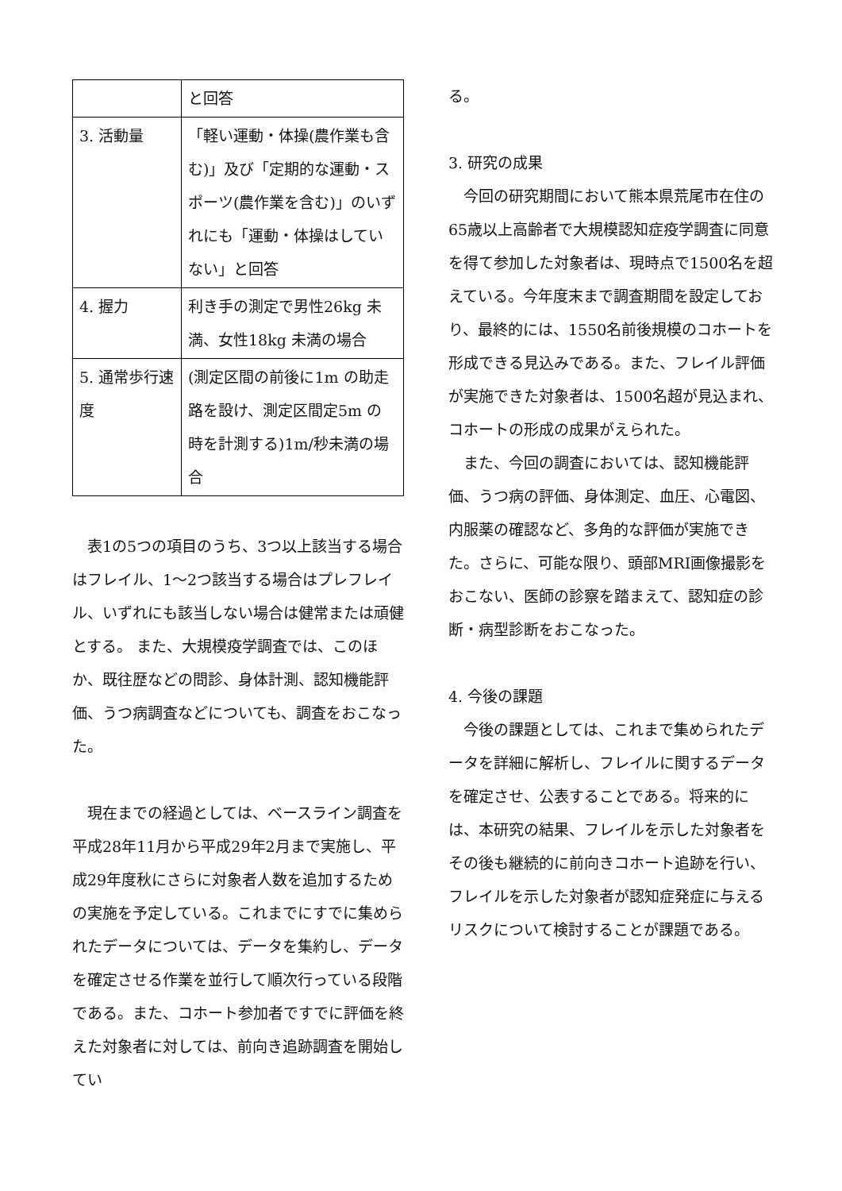| | と回答 |
| 3. 活動量 | 「軽い運動・体操(農作業も含む)」及び「定期的な運動・スポーツ(農作業を含む)」のいずれにも「運動・体操はしていない」と回答 |
| 4. 握力 | 利き手の測定で男性26kg 未満、女性18kg 未満の場合 |
| 5. 通常歩行速度 | (測定区間の前後に1m の助走路を設け、測定区間定5m の時を計測する)1m/秒未満の場合 |
表1の5つの項目のうち、3つ以上該当する場合はフレイル、1～2つ該当する場合はプレフレイル、いずれにも該当しない場合は健常または頑健とする。 また、大規模疫学調査では、このほか、既往歴などの問診、身体計測、認知機能評価、うつ病調査などについても、調査をおこなった。
現在までの経過としては、ベースライン調査を平成28年11月から平成29年2月まで実施し、平成29年度秋にさらに対象者人数を追加するための実施を予定している。これまでにすでに集められたデータについては、データを集約し、データを確定させる作業を並行して順次行っている段階である。また、コホート参加者ですでに評価を終えた対象者に対しては、前向き追跡調査を開始してい
る。
3. 研究の成果
今回の研究期間において熊本県荒尾市在住の65歳以上高齢者で大規模認知症疫学調査に同意を得て参加した対象者は、現時点で1500名を超えている。今年度末まで調査期間を設定しており、最終的には、1550名前後規模のコホートを形成できる見込みである。また、フレイル評価が実施できた対象者は、1500名超が見込まれ、コホートの形成の成果がえられた。
また、今回の調査においては、認知機能評価、うつ病の評価、身体測定、血圧、心電図、内服薬の確認など、多角的な評価が実施できた。さらに、可能な限り、頭部MRI画像撮影をおこない、医師の診察を踏まえて、認知症の診断・病型診断をおこなった。
4. 今後の課題
今後の課題としては、これまで集められたデータを詳細に解析し、フレイルに関するデータを確定させ、公表することである。将来的には、本研究の結果、フレイルを示した対象者をその後も継続的に前向きコホート追跡を行い、フレイルを示した対象者が認知症発症に与えるリスクについて検討することが課題である。